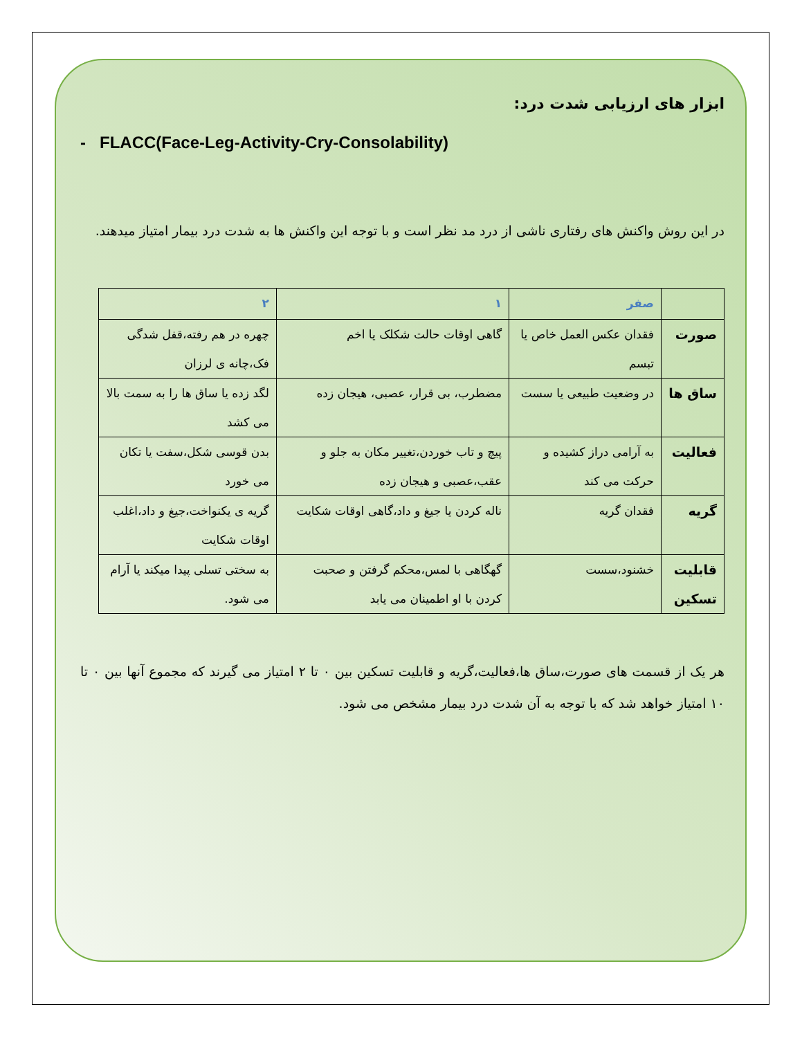ابزار های ارزیابی شدت درد:
- FLACC(Face-Leg-Activity-Cry-Consolability)
در این روش واکنش های رفتاری ناشی از درد مد نظر است و با توجه این واکنش ها به شدت درد بیمار امتیاز میدهند.
| | صفر | ۱ | ۲ |
| --- | --- | --- | --- |
| صورت | فقدان عکس العمل خاص یا تبسم | گاهی اوقات حالت شکلک یا اخم | چهره در هم رفته،قفل شدگی فک،چانه ی لرزان |
| ساق ها | در وضعیت طبیعی یا سست | مضطرب، بی قرار، عصبی، هیجان زده | لگد زده یا ساق ها را به سمت بالا می کشد |
| فعالیت | به آرامی دراز کشیده و حرکت می کند | پیچ و تاب خوردن،تغییر مکان به جلو و عقب،عصبی و هیجان زده | بدن قوسی شکل،سفت یا تکان می خورد |
| گریه | فقدان گریه | ناله کردن یا جیغ و داد،گاهی اوقات شکایت | گریه ی یکنواخت،جیغ و داد،اغلب اوقات شکایت |
| قابلیت تسکین | خشنود،سست | گهگاهی با لمس،محکم گرفتن و صحبت کردن با او اطمینان می یابد | به سختی تسلی پیدا میکند یا آرام می شود. |
هر یک از قسمت های صورت،ساق ها،فعالیت،گریه و قابلیت تسکین بین ۰ تا ۲ امتیاز می گیرند که مجموع آنها بین ۰ تا ۱۰ امتیاز خواهد شد که با توجه به آن شدت درد بیمار مشخص می شود.